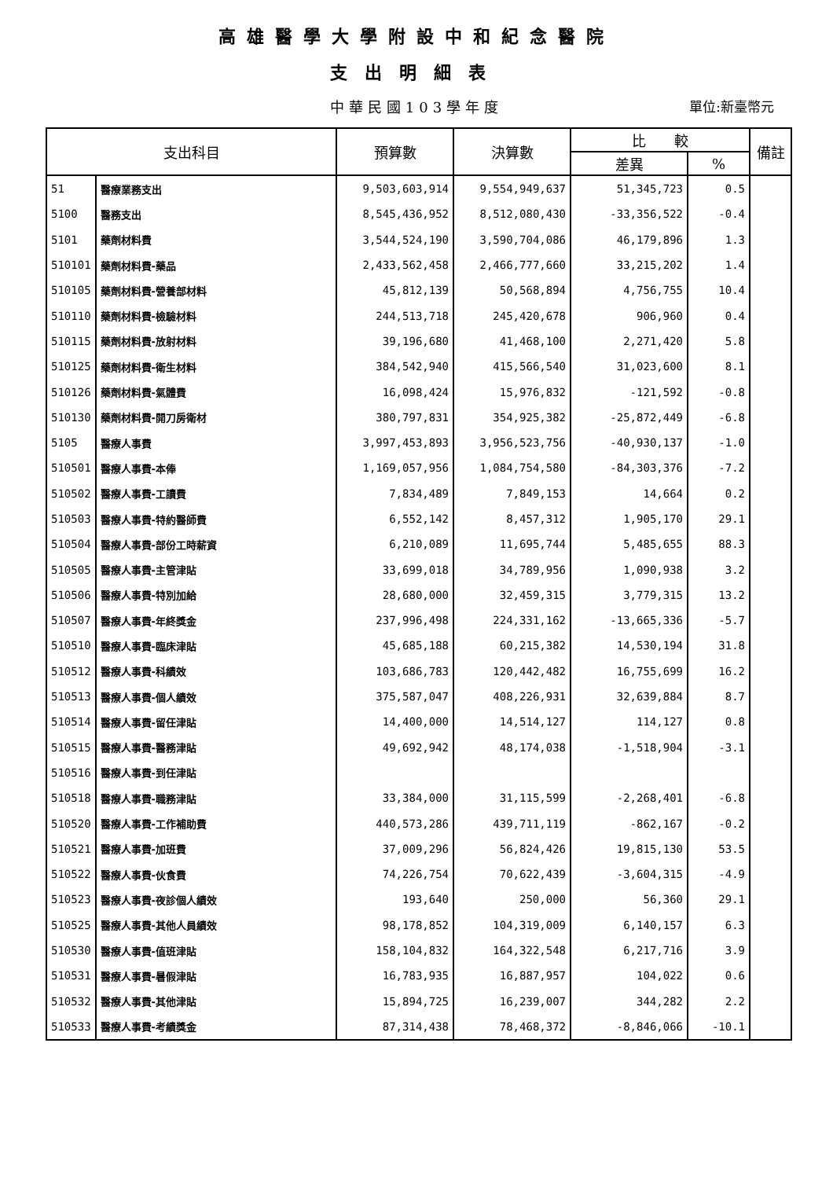高雄醫學大學附設中和紀念醫院
支出明細表
中華民國103學年度
單位:新臺幣元
| 支出科目 | | 預算數 | 決算數 | 比 較 | | 備註 |
| --- | --- | --- | --- | --- | --- | --- |
| | | | | 差異 | % | |
| 51 | 醫療業務支出 | 9,503,603,914 | 9,554,949,637 | 51,345,723 | 0.5 | |
| 5100 | 醫務支出 | 8,545,436,952 | 8,512,080,430 | -33,356,522 | -0.4 | |
| 5101 | 藥劑材料費 | 3,544,524,190 | 3,590,704,086 | 46,179,896 | 1.3 | |
| 510101 | 藥劑材料費-藥品 | 2,433,562,458 | 2,466,777,660 | 33,215,202 | 1.4 | |
| 510105 | 藥劑材料費-營養部材料 | 45,812,139 | 50,568,894 | 4,756,755 | 10.4 | |
| 510110 | 藥劑材料費-檢驗材料 | 244,513,718 | 245,420,678 | 906,960 | 0.4 | |
| 510115 | 藥劑材料費-放射材料 | 39,196,680 | 41,468,100 | 2,271,420 | 5.8 | |
| 510125 | 藥劑材料費-衛生材料 | 384,542,940 | 415,566,540 | 31,023,600 | 8.1 | |
| 510126 | 藥劑材料費-氣體費 | 16,098,424 | 15,976,832 | -121,592 | -0.8 | |
| 510130 | 藥劑材料費-開刀房衛材 | 380,797,831 | 354,925,382 | -25,872,449 | -6.8 | |
| 5105 | 醫療人事費 | 3,997,453,893 | 3,956,523,756 | -40,930,137 | -1.0 | |
| 510501 | 醫療人事費-本俸 | 1,169,057,956 | 1,084,754,580 | -84,303,376 | -7.2 | |
| 510502 | 醫療人事費-工讀費 | 7,834,489 | 7,849,153 | 14,664 | 0.2 | |
| 510503 | 醫療人事費-特約醫師費 | 6,552,142 | 8,457,312 | 1,905,170 | 29.1 | |
| 510504 | 醫療人事費-部份工時薪資 | 6,210,089 | 11,695,744 | 5,485,655 | 88.3 | |
| 510505 | 醫療人事費-主管津貼 | 33,699,018 | 34,789,956 | 1,090,938 | 3.2 | |
| 510506 | 醫療人事費-特別加給 | 28,680,000 | 32,459,315 | 3,779,315 | 13.2 | |
| 510507 | 醫療人事費-年終獎金 | 237,996,498 | 224,331,162 | -13,665,336 | -5.7 | |
| 510510 | 醫療人事費-臨床津貼 | 45,685,188 | 60,215,382 | 14,530,194 | 31.8 | |
| 510512 | 醫療人事費-科績效 | 103,686,783 | 120,442,482 | 16,755,699 | 16.2 | |
| 510513 | 醫療人事費-個人績效 | 375,587,047 | 408,226,931 | 32,639,884 | 8.7 | |
| 510514 | 醫療人事費-留任津貼 | 14,400,000 | 14,514,127 | 114,127 | 0.8 | |
| 510515 | 醫療人事費-醫務津貼 | 49,692,942 | 48,174,038 | -1,518,904 | -3.1 | |
| 510516 | 醫療人事費-到任津貼 | | | | | |
| 510518 | 醫療人事費-職務津貼 | 33,384,000 | 31,115,599 | -2,268,401 | -6.8 | |
| 510520 | 醫療人事費-工作補助費 | 440,573,286 | 439,711,119 | -862,167 | -0.2 | |
| 510521 | 醫療人事費-加班費 | 37,009,296 | 56,824,426 | 19,815,130 | 53.5 | |
| 510522 | 醫療人事費-伙食費 | 74,226,754 | 70,622,439 | -3,604,315 | -4.9 | |
| 510523 | 醫療人事費-夜診個人績效 | 193,640 | 250,000 | 56,360 | 29.1 | |
| 510525 | 醫療人事費-其他人員績效 | 98,178,852 | 104,319,009 | 6,140,157 | 6.3 | |
| 510530 | 醫療人事費-值班津貼 | 158,104,832 | 164,322,548 | 6,217,716 | 3.9 | |
| 510531 | 醫療人事費-暑假津貼 | 16,783,935 | 16,887,957 | 104,022 | 0.6 | |
| 510532 | 醫療人事費-其他津貼 | 15,894,725 | 16,239,007 | 344,282 | 2.2 | |
| 510533 | 醫療人事費-考績獎金 | 87,314,438 | 78,468,372 | -8,846,066 | -10.1 | |